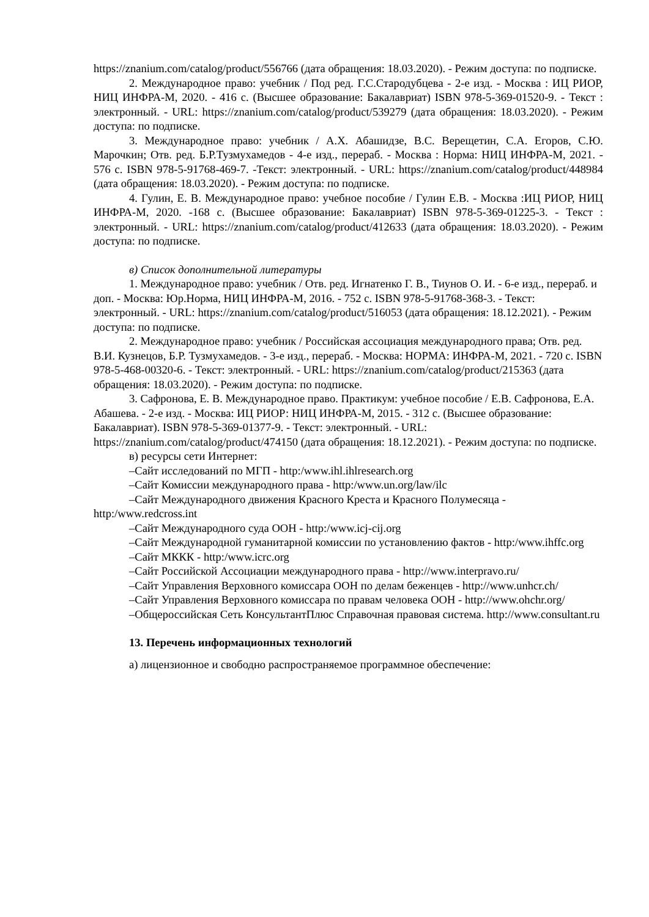https://znanium.com/catalog/product/556766 (дата обращения: 18.03.2020). - Режим доступа: по подписке.
2. Международное право: учебник / Под ред. Г.С.Стародубцева - 2-е изд. - Москва : ИЦ РИОР, НИЦ ИНФРА-М, 2020. - 416 с. (Высшее образование: Бакалавриат) ISBN 978-5-369-01520-9. - Текст : электронный. - URL: https://znanium.com/catalog/product/539279 (дата обращения: 18.03.2020). - Режим доступа: по подписке.
3. Международное право: учебник / А.Х. Абашидзе, В.С. Верещетин, С.А. Егоров, С.Ю. Марочкин; Отв. ред. Б.Р.Тузмухамедов - 4-е изд., перераб. - Москва : Норма: НИЦ ИНФРА-М, 2021. - 576 с. ISBN 978-5-91768-469-7. -Текст: электронный. - URL: https://znanium.com/catalog/product/448984 (дата обращения: 18.03.2020). - Режим доступа: по подписке.
4. Гулин, Е. В. Международное право: учебное пособие / Гулин Е.В. - Москва :ИЦ РИОР, НИЦ ИНФРА-М, 2020. -168 с. (Высшее образование: Бакалавриат) ISBN 978-5-369-01225-3. - Текст : электронный. - URL: https://znanium.com/catalog/product/412633 (дата обращения: 18.03.2020). - Режим доступа: по подписке.
в) Список дополнительной литературы
1. Международное право: учебник / Отв. ред. Игнатенко Г. В., Тиунов О. И. - 6-е изд., перераб. и доп. - Москва: Юр.Норма, НИЦ ИНФРА-М, 2016. - 752 с. ISBN 978-5-91768-368-3. - Текст: электронный. - URL: https://znanium.com/catalog/product/516053 (дата обращения: 18.12.2021). - Режим доступа: по подписке.
2. Международное право: учебник / Российская ассоциация международного права; Отв. ред. В.И. Кузнецов, Б.Р. Тузмухамедов. - 3-е изд., перераб. - Москва: НОРМА: ИНФРА-М, 2021. - 720 с. ISBN 978-5-468-00320-6. - Текст: электронный. - URL: https://znanium.com/catalog/product/215363 (дата обращения: 18.03.2020). - Режим доступа: по подписке.
3. Сафронова, Е. В. Международное право. Практикум: учебное пособие / Е.В. Сафронова, Е.А. Абашева. - 2-е изд. - Москва: ИЦ РИОР: НИЦ ИНФРА-М, 2015. - 312 с. (Высшее образование: Бакалавриат). ISBN 978-5-369-01377-9. - Текст: электронный. - URL: https://znanium.com/catalog/product/474150 (дата обращения: 18.12.2021). - Режим доступа: по подписке.
в) ресурсы сети Интернет:
–Сайт исследований по МГП - http:/www.ihl.ihlresearch.org
–Сайт Комиссии международного права - http:/www.un.org/law/ilc
–Сайт Международного движения Красного Креста и Красного Полумесяца - http:/www.redcross.int
–Сайт Международного суда ООН - http:/www.icj-cij.org
–Сайт Международной гуманитарной комиссии по установлению фактов - http:/www.ihffc.org
–Сайт МККК - http:/www.icrc.org
–Сайт Российской Ассоциации международного права - http://www.interpravo.ru/
–Сайт Управления Верховного комиссара ООН по делам беженцев - http://www.unhcr.ch/
–Сайт Управления Верховного комиссара по правам человека ООН - http://www.ohchr.org/
–Общероссийская Сеть КонсультантПлюс Справочная правовая система. http://www.consultant.ru
13. Перечень информационных технологий
а) лицензионное и свободно распространяемое программное обеспечение: